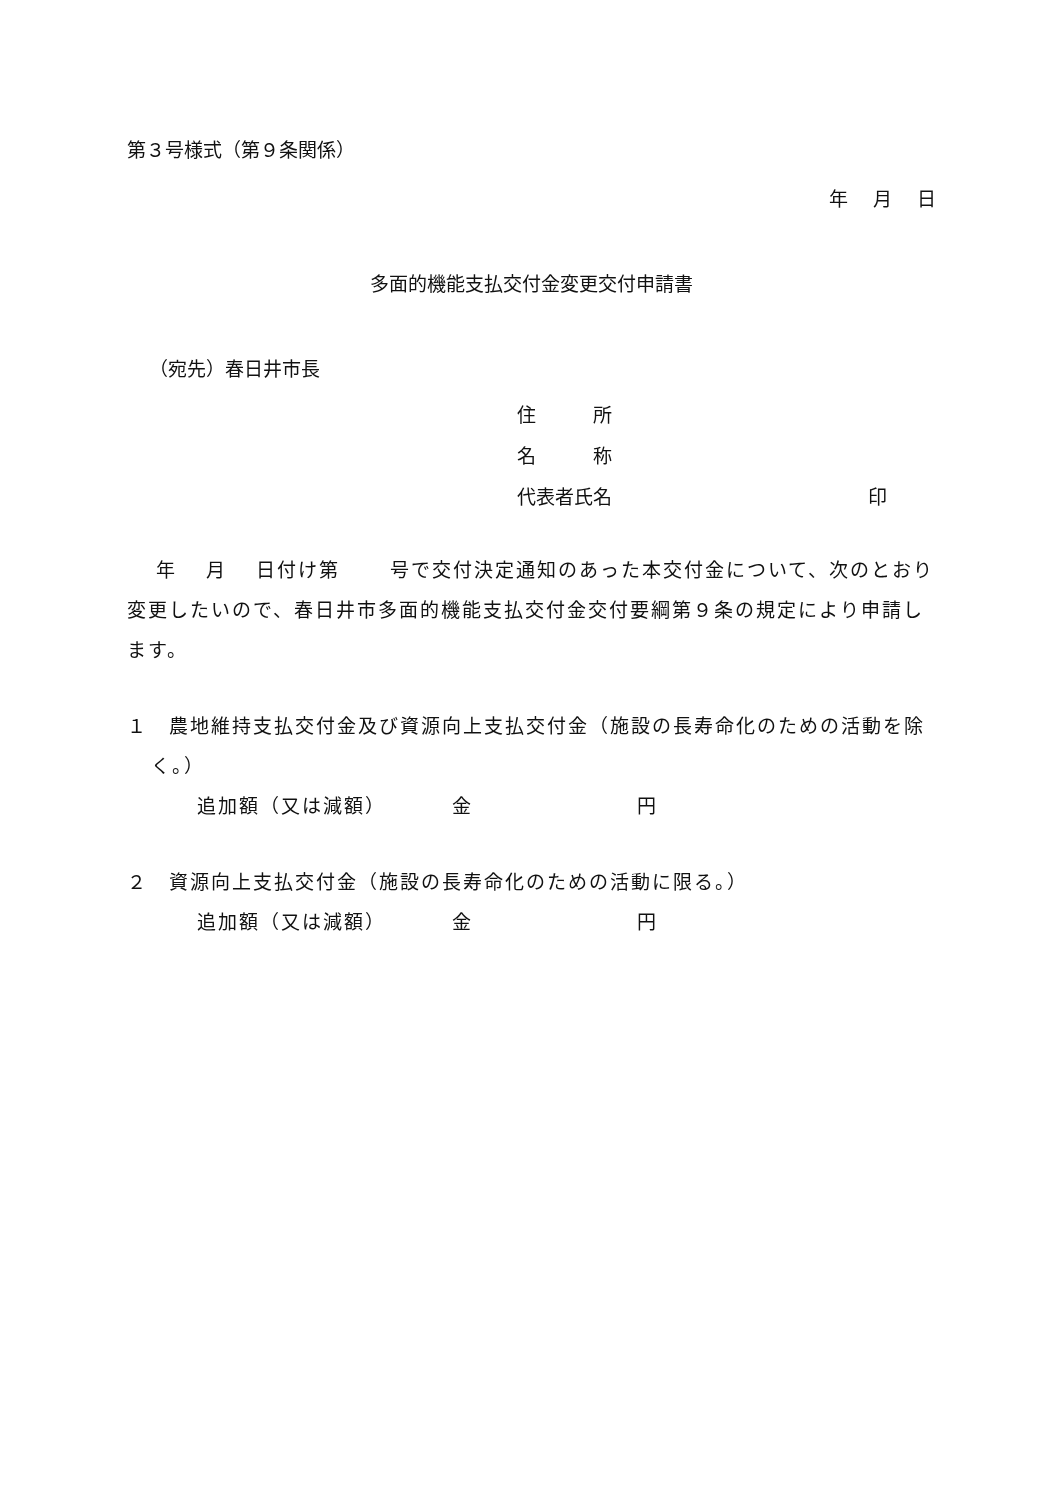第３号様式（第９条関係）
年　 月　 日
多面的機能支払交付金変更交付申請書
（宛先）春日井市長
住　　　所
名　　　称
代表者氏名 印
　 年　 月　 日付け第　　 号で交付決定通知のあった本交付金について、次のとおり変更したいので、春日井市多面的機能支払交付金交付要綱第９条の規定により申請します。
１　農地維持支払交付金及び資源向上支払交付金（施設の長寿命化のための活動を除く。）
追加額（又は減額） 金 円
２　資源向上支払交付金（施設の長寿命化のための活動に限る。）
追加額（又は減額） 金 円